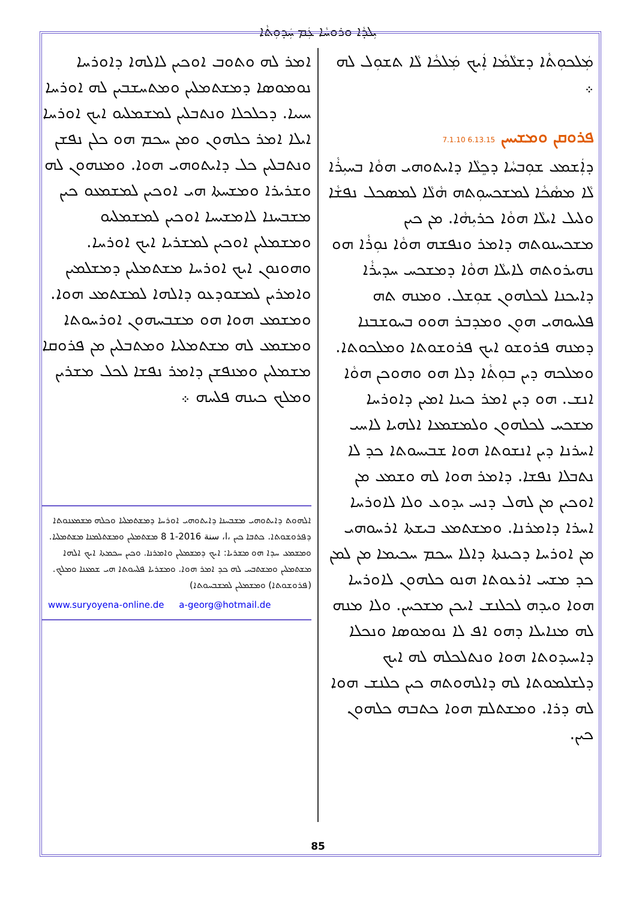ܝܼܠܕܵܐ ܘܪܘܚܵܐ ܥܲܡ ܚܲܕܘܼܬܵܐ
ܡܲܠܟܘܼܬܵܐ ܕܫܠܵܡܵܐ ܐܲܝܟ ܡܲܠܟܵܐ ܠܵܐ ܬܫܘܼܠ ܠܗ ܀
ܦܪܘܩܢ ܘܡܫܝܚܢ 6.13.15 7.1.10
ܕܐܲܫܡܥ ܫܘܼܒܚܵܐ ܕܟܸܠܵܐ ܕܐܝܬܘܗܝ ܗܘܵܐ ܒܚܝܼܪܵܐ ܠܵܐ ܡܣܵܟܵܐ ܠܡܫܟܚܘܼܬܗ ܗܵܠܵܐ ܠܡܣܟܠ ܢܦܫܵܐ ܘܠܝܠ ܐܝܠܵܐ ܗܘܵܐ ܟܪܝܼܗܵܐ. ܡܢ ܟܝܢ ܡܫܟܚܢܘܬܗ ܕܐܡܪ ܘܢܦܫܗ ܗܘܵܐ ܢܘܼܪܵܐ ܗܘ ܢܗܝܪܘܬܗ ܠܐܝܠܵܐ ܗܘܵܐ ܕܡܫܟܚ ܚܕܝܪܵܐ ܕܐܝܟܢܐ ܠܟܠܗܘܢ ܫܘܼܫܠ. ܘܡܢܗ ܬܗ ܦܠܚܘܗܝ ܗܘܼܢ ܘܡܕܒܪ ܗܘܘ ܒܚܘܫܒܢܐ ܕܡܢܗ ܦܪܘܫܘ ܐܝܟ ܦܪܘܫܘܬܐ ܘܡܠܟܘܬܐ. ܘܡܠܟܗ ܕܝܢ ܒܘܼܬܵܐ ܕܠܐ ܗܘ ܘܗܘܟܢ ܗܘܵܐ ܐܢܫ. ܗܘ ܕܝܢ ܐܡܪ ܟܝܢܐ ܐܡܝܢ ܕܐܘܪܚܐ ܡܫܟܚ ܠܟܠܗܘܢ ܘܠܡܫܡܥܐ ܐܠܗܝܐ ܠܐܚܝ ܐܚܪܢܐ ܕܝܢ ܐܢܫܘܬܐ ܗܘܐ ܫܒܝܚܘܬܐ ܟܕ ܠܐ ܢܬܒܠܐ ܢܦܫܐ. ܕܐܡܪ ܗܘܐ ܠܗ ܘܫܡܥ ܡܢ ܐܘܟܝܢ ܡܢ ܠܗܠ ܕܢܚ ܝܕܘܥ ܘܠܐ ܠܐܘܪܚܐ ܐܚܪܐ ܕܐܡܪܢܐ. ܘܡܫܬܡܥ ܒܝܫܬܐ ܐܪܚܘܗܝ ܡܢ ܐܘܪܚܐ ܕܟܝܢܬܐ ܕܐܠܐ ܚܟܡ ܚܟܝܡܐ ܡܢ ܠܡܢ ܟܕ ܡܫܚ ܐܪܥܘܬܐ ܗܢܘ ܟܠܗܘܢ ܠܐܘܪܚܐ ܗܘܐ ܘܝܕܗ ܠܟܠܢܫ ܐܝܟܢ ܡܫܟܚܢ. ܘܠܐ ܡܢܗ ܠܗ ܡܢܐܝܠܐ ܕܗܘ ܐܦ ܠܐ ܢܘܡܘܣܐ ܘܢܟܠܐ ܕܐܚܝܕܘܬܐ ܗܘܐ ܘܢܬܠܟܠܗ ܠܗ ܐܝܟ ܕܠܫܠܡܘܬܐ ܠܗ ܕܐܠܗܘܬܗ ܟܝܢ ܟܠܢܫ ܗܘܐ ܠܗ ܕܪܐ. ܘܡܫܬܠܡ ܗܘܐ ܟܬܒܗ ܟܠܗܘܢ ܟܝܢ.
ܐܡܪ ܠܗ ܘܬܘܒ ܐܘܟܝܢ ܠܐܠܗܐ ܕܐܘܪܚܐ ܢܘܡܘܣܐ ܕܡܫܬܡܠܝܢ ܘܡܬܚܫܒܝܢ ܠܗ ܐܘܪܚܐ ܚܝܝܐ. ܕܟܠܟܠܐ ܘܢܬܒܠܝܢ ܠܡܫܡܠܝܘ ܐܝܟ ܐܘܪܚܐ ܐܝܠܐ ܐܡܪ ܟܠܗܘܢ ܘܡܢ ܚܟܡ ܗܘ ܟܠܢ ܢܦܫܢ ܘܢܬܒܠܝܢ ܟܠ ܕܐܝܬܘܗܝ ܗܘܐ. ܘܡܢܗܘܢ ܠܗ ܘܫܪܝܪܐ ܘܡܫܚܬܐ ܗܝ ܐܘܟܝܢ ܠܡܫܡܥܘ ܟܝܢ ܡܫܒܚܢܐ ܠܐܡܫܝܚܐ ܐܘܟܝܢ ܠܡܫܡܠܝܘ ܘܡܫܡܠܝܢ ܐܘܟܝܢ ܠܡܫܪܝܐ ܐܝܟ ܐܘܪܚܐ. ܘܗܘܢܘܢ ܐܝܟ ܐܘܪܚܐ ܡܫܬܡܠܝܢ ܕܡܫܠܡܝܢ ܘܐܡܪܝܢ ܠܡܫܘܕܥܘ ܕܐܠܗܐ ܠܡܫܬܡܥ ܗܘܐ. ܘܡܫܡܥ ܗܘܐ ܗܘ ܡܫܒܚܗܘܢ ܐܘܪܚܘܬܐ ܘܡܫܡܥ ܠܗ ܡܫܬܡܠܝܐ ܘܡܬܒܠܝܢ ܡܢ ܦܪܘܩܐ ܡܫܡܠܝܢ ܘܡܢܦܫܢ ܕܐܡܪ ܢܦܫܐ ܠܟܠ ܡܫܪܝܢ ܘܡܠܟ ܟܝܢܗ ܦܠܚܗ ܀
ܐܠܗܘܬ ܕܐܝܬܘܗܝ ܡܫܒܚܢܐ ܕܐܝܬܘܗܝ ܐܘܪܚܐ ܕܡܫܬܡܠܝܐ ܘܟܠܗ ܡܫܡܥܢܘܬܐ ܕܦܪܘܫܘܬܐ. ܟܬܒܐ ܟܝܢ ،ا، سنة 2016-1 8 ܡܫܬܡܠܝܢ ܘܡܫܬܠܡܢܐ ܡܫܬܡܠܝܐ. ܘܡܫܡܥ ܚܕܐ ܗܘ ܡܫܪܝܐ: ܐܝܟ ܕܡܫܡܠܝܢ ܘܐܡܪܢܐ. ܘܟܝܢ ܚܟܡܬܐ ܐܝܟ ܐܠܗܐ ܡܫܬܡܠܝܢ ܘܡܫܬܒܚ ܠܗ ܟܕ ܐܡܪ ܗܘܐ. ܘܡܫܪܝܐ ܦܠܚܘܬܐ ܗܝ ܫܡܥܢܐ ܘܡܠܟ. (ܦܪܘܫܘܬܐ) ܘܡܫܡܠܝܢ ܠܡܫܒܚܘܬܐ)
www.suryoyena-online.de a-georg@hotmail.de
85